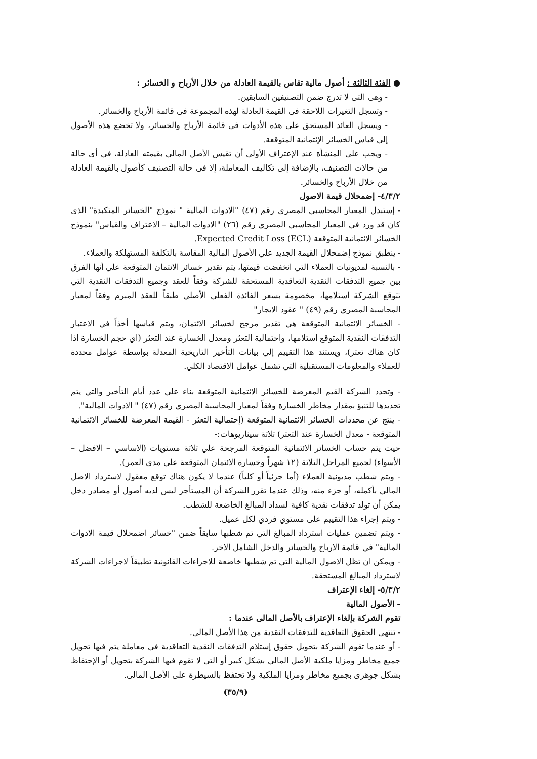● الفئة الثالثة : أصول مالية تقاس بالقيمة العادلة من خلال الأرباح و الخسائر :
- وهى التى لا تدرج ضمن التصنيفين السابقين.
- وتسجل التغيرات اللاحقة فى القيمة العادلة لهذه المجموعة فى قائمة الأرباح والخسائر.
- ويسجل العائد المستحق على هذه الأدوات فى قائمة الأرباح والخسائر، ولا تخضع هذه الأصول إلى قياس الخسائر الإئتمانية المتوقعة.
- ويجب على المنشأة عند الإعتراف الأولى أن تقيس الأصل المالى بقيمته العادلة، فى أى حالة من حالات التصنيف، بالإضافة إلى تكاليف المعاملة، إلا فى حالة التصنيف كأصول بالقيمة العادلة من خلال الأرباح والخسائر.
٤/٣/٢- إضمحلال قيمة الاصول
- إستبدل المعيار المحاسبي المصري رقم (٤٧) "الادوات المالية " نموذج "الخسائر المتكبدة" الذى كان قد ورد في المعيار المحاسبي المصري رقم (٢٦) "الادوات المالية – الاعتراف والقياس" بنموذج الخسائر الائتمانية المتوقعة Expected Credit Loss (ECL).
- ينطبق نموذج إضمحلال القيمة الجديد علي الأصول المالية المقاسة بالتكلفة المستهلكة والعملاء.
- بالنسبة لمديونيات العملاء التي انخفضت قيمتها، يتم تقدير خسائر الائتمان المتوقعة علي أنها الفرق بين جميع التدفقات النقدية التعاقدية المستحقة للشركة وفقاً للعقد وجميع التدفقات النقدية التي تتوقع الشركة استلامها، مخصومة بسعر الفائدة الفعلي الأصلي طبقاً للعقد المبرم وفقاً لمعيار المحاسبة المصري رقم (٤٩) " عقود الايجار"
- الخسائر الائتمانية المتوقعة هي تقدير مرجح لخسائر الائتمان، ويتم قياسها أخذاً في الاعتبار التدفقات النقدية المتوقع استلامها، واحتمالية التعثر ومعدل الخسارة عند التعثر (اي حجم الخسارة اذا كان هناك تعثر)، ويستند هذا التقييم إلي بيانات التأخير التاريخية المعدلة بواسطة عوامل محددة للعملاء والمعلومات المستقبلية التي تشمل عوامل الاقتصاد الكلي.
- وتحدد الشركة القيم المعرضة للخسائر الائتمانية المتوقعة بناء علي عدد أيام التأخير والتي يتم تحديدها للتنبؤ بمقدار مخاطر الخسارة وفقاً لمعيار المحاسبة المصري رقم (٤٧) " الادوات المالية".
- ينتج عن محددات الخسائر الائتمانية المتوقعة (إحتمالية التعثر - القيمة المعرضة للخسائر الائتمانية المتوقعة - معدل الخسارة عند التعثر) ثلاثة سيناريوهات:-
حيث يتم حساب الخسائر الائتمانية المتوقعة المرجحة علي ثلاثة مستويات (الاساسي – الافضل – الأسواء) لجميع المراحل الثلاثة (١٢ شهراً وخسارة الائتمان المتوقعة علي مدي العمر).
- ويتم شطب مديونية العملاء (أما جزئياً أو كلياً) عندما لا يكون هناك توقع معقول لاسترداد الاصل المالي بأكمله، أو جزء منه، وذلك عندما تقرر الشركة أن المستأجر ليس لديه أصول أو مصادر دخل يمكن أن تولد تدفقات نقدية كافية لسداد المبالغ الخاضعة للشطب.
- ويتم إجراء هذا التقييم على مستوي فردي لكل عميل.
- ويتم تضمين عمليات استرداد المبالغ التي تم شطبها سابقاً ضمن "خسائر اضمحلال قيمة الادوات المالية" في قائمة الارباح والخسائر والدخل الشامل الاخر.
- ويمكن ان تظل الاصول المالية التي تم شطبها خاضعة للاجراءات القانونية تطبيقاً لاجراءات الشركة لاسترداد المبالغ المستحقة.
٥/٣/٢- إلغاء الإعتراف
- الأصول المالية
تقوم الشركة بإلغاء الإعتراف بالأصل المالى عندما :
- تنتهى الحقوق التعاقدية للتدفقات النقدية من هذا الأصل المالى.
- أو عندما تقوم الشركة بتحويل حقوق إستلام التدفقات النقدية التعاقدية فى معاملة يتم فيها تحويل جميع مخاطر ومزايا ملكية الأصل المالى بشكل كبير أو التى لا تقوم فيها الشركة بتحويل أو الإحتفاظ بشكل جوهرى بجميع مخاطر ومزايا الملكية ولا تحتفظ بالسيطرة على الأصل المالى.
(٣٥/٩)